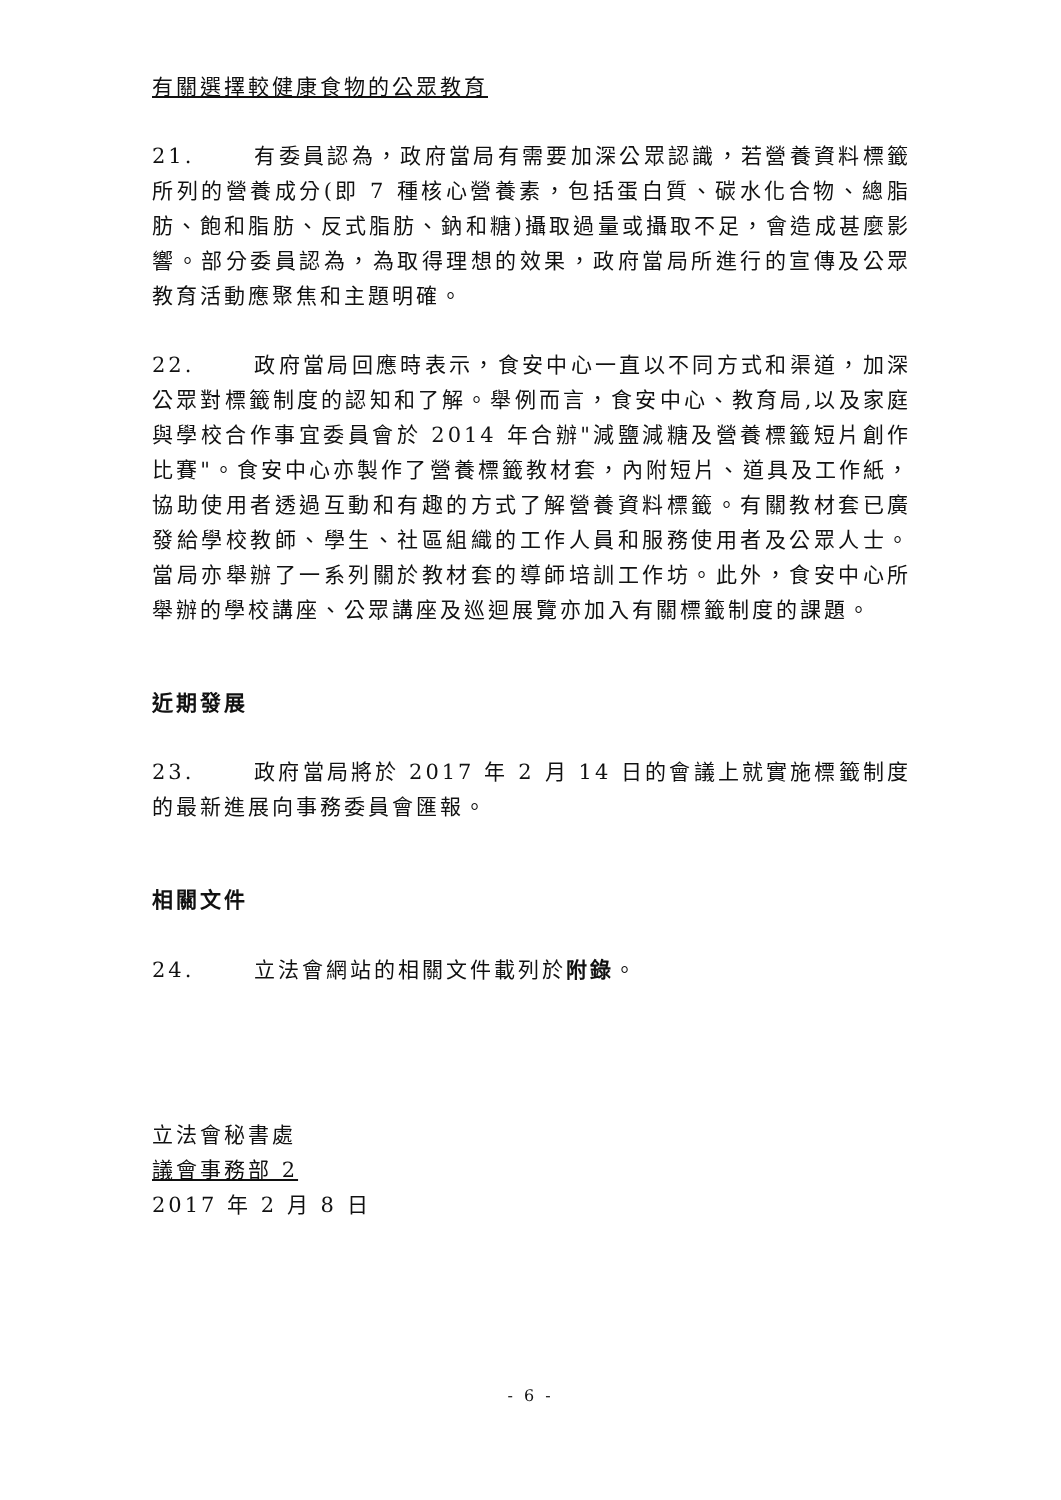有關選擇較健康食物的公眾教育
21. 有委員認為，政府當局有需要加深公眾認識，若營養資料標籤所列的營養成分(即 7 種核心營養素，包括蛋白質、碳水化合物、總脂肪、飽和脂肪、反式脂肪、鈉和糖)攝取過量或攝取不足，會造成甚麼影響。部分委員認為，為取得理想的效果，政府當局所進行的宣傳及公眾教育活動應聚焦和主題明確。
22. 政府當局回應時表示，食安中心一直以不同方式和渠道，加深公眾對標籤制度的認知和了解。舉例而言，食安中心、教育局,以及家庭與學校合作事宜委員會於 2014 年合辦"減鹽減糖及營養標籤短片創作比賽"。食安中心亦製作了營養標籤教材套，內附短片、道具及工作紙，協助使用者透過互動和有趣的方式了解營養資料標籤。有關教材套已廣發給學校教師、學生、社區組織的工作人員和服務使用者及公眾人士。當局亦舉辦了一系列關於教材套的導師培訓工作坊。此外，食安中心所舉辦的學校講座、公眾講座及巡迴展覽亦加入有關標籤制度的課題。
近期發展
23. 政府當局將於 2017 年 2 月 14 日的會議上就實施標籤制度的最新進展向事務委員會匯報。
相關文件
24. 立法會網站的相關文件載列於附錄。
立法會秘書處
議會事務部 2
2017 年 2 月 8 日
- 6 -